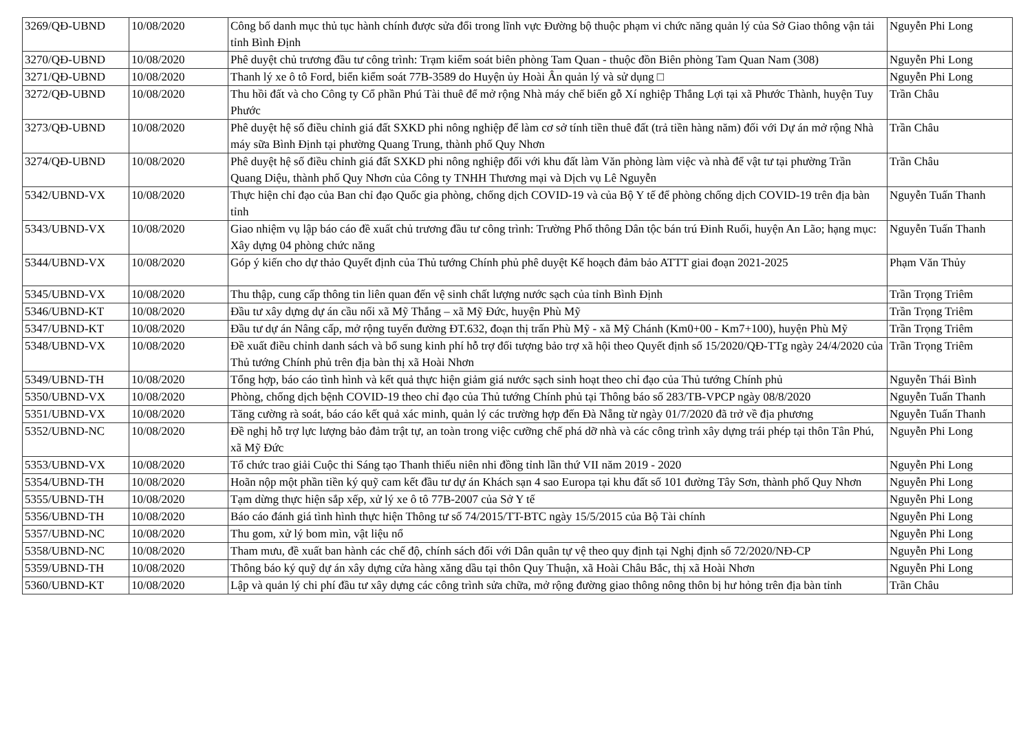| 3269/QĐ-UBND | 10/08/2020 | Công bố danh mục thủ tục hành chính được sửa đổi trong lĩnh vực Đường bộ thuộc phạm vi chức năng quản lý của Sở Giao thông vận tải tỉnh Bình Định | Nguyễn Phi Long |
| 3270/QĐ-UBND | 10/08/2020 | Phê duyệt chủ trương đầu tư công trình: Trạm kiểm soát biên phòng Tam Quan - thuộc đồn Biên phòng Tam Quan Nam (308) | Nguyễn Phi Long |
| 3271/QĐ-UBND | 10/08/2020 | Thanh lý xe ô tô Ford, biển kiểm soát 77B-3589 do Huyện ủy Hoài Ân quản lý và sử dụng □ | Nguyễn Phi Long |
| 3272/QĐ-UBND | 10/08/2020 | Thu hồi đất và cho Công ty Cổ phần Phú Tài thuê để mở rộng Nhà máy chế biến gỗ Xí nghiệp Thắng Lợi tại xã Phước Thành, huyện Tuy Phước | Trần Châu |
| 3273/QĐ-UBND | 10/08/2020 | Phê duyệt hệ số điều chỉnh giá đất SXKD phi nông nghiệp để làm cơ sở tính tiền thuê đất (trả tiền hàng năm) đối với Dự án mở rộng Nhà máy sữa Bình Định tại phường Quang Trung, thành phố Quy Nhơn | Trần Châu |
| 3274/QĐ-UBND | 10/08/2020 | Phê duyệt hệ số điều chỉnh giá đất SXKD phi nông nghiệp đối với khu đất làm Văn phòng làm việc và nhà để vật tư tại phường Trần Quang Diệu, thành phố Quy Nhơn của Công ty TNHH Thương mại và Dịch vụ Lê Nguyễn | Trần Châu |
| 5342/UBND-VX | 10/08/2020 | Thực hiện chỉ đạo của Ban chỉ đạo Quốc gia phòng, chống dịch COVID-19 và của Bộ Y tế để phòng chống dịch COVID-19 trên địa bàn tỉnh | Nguyễn Tuấn Thanh |
| 5343/UBND-VX | 10/08/2020 | Giao nhiệm vụ lập báo cáo đề xuất chủ trương đầu tư công trình: Trường Phổ thông Dân tộc bán trú Đinh Ruối, huyện An Lão; hạng mục: Xây dựng 04 phòng chức năng | Nguyễn Tuấn Thanh |
| 5344/UBND-VX | 10/08/2020 | Góp ý kiến cho dự thảo Quyết định của Thủ tướng Chính phủ phê duyệt Kế hoạch đảm bảo ATTT giai đoạn 2021-2025 | Phạm Văn Thủy |
| 5345/UBND-VX | 10/08/2020 | Thu thập, cung cấp thông tin liên quan đến vệ sinh chất lượng nước sạch của tỉnh Bình Định | Trần Trọng Triêm |
| 5346/UBND-KT | 10/08/2020 | Đầu tư xây dựng dự án cầu nối xã Mỹ Thắng – xã Mỹ Đức, huyện Phù Mỹ | Trần Trọng Triêm |
| 5347/UBND-KT | 10/08/2020 | Đầu tư dự án Nâng cấp, mở rộng tuyến đường ĐT.632, đoạn thị trấn Phù Mỹ - xã Mỹ Chánh (Km0+00 - Km7+100), huyện Phù Mỹ | Trần Trọng Triêm |
| 5348/UBND-VX | 10/08/2020 | Đề xuất điều chỉnh danh sách và bổ sung kinh phí hỗ trợ đối tượng bảo trợ xã hội theo Quyết định số 15/2020/QĐ-TTg ngày 24/4/2020 của Thủ tướng Chính phủ trên địa bàn thị xã Hoài Nhơn | Trần Trọng Triêm |
| 5349/UBND-TH | 10/08/2020 | Tổng hợp, báo cáo tình hình và kết quả thực hiện giảm giá nước sạch sinh hoạt theo chỉ đạo của Thủ tướng Chính phủ | Nguyễn Thái Bình |
| 5350/UBND-VX | 10/08/2020 | Phòng, chống dịch bệnh COVID-19 theo chỉ đạo của Thủ tướng Chính phủ tại Thông báo số 283/TB-VPCP ngày 08/8/2020 | Nguyễn Tuấn Thanh |
| 5351/UBND-VX | 10/08/2020 | Tăng cường rà soát, báo cáo kết quả xác minh, quản lý các trường hợp đến Đà Nẵng từ ngày 01/7/2020 đã trở về địa phương | Nguyễn Tuấn Thanh |
| 5352/UBND-NC | 10/08/2020 | Đề nghị hỗ trợ lực lượng bảo đảm trật tự, an toàn trong việc cưỡng chế phá dỡ nhà và các công trình xây dựng trái phép tại thôn Tân Phú, xã Mỹ Đức | Nguyễn Phi Long |
| 5353/UBND-VX | 10/08/2020 | Tổ chức trao giải Cuộc thi Sáng tạo Thanh thiếu niên nhi đồng tỉnh lần thứ VII năm 2019 - 2020 | Nguyễn Phi Long |
| 5354/UBND-TH | 10/08/2020 | Hoãn nộp một phần tiền ký quỹ cam kết đầu tư dự án Khách sạn 4 sao Europa tại khu đất số 101 đường Tây Sơn, thành phố Quy Nhơn | Nguyễn Phi Long |
| 5355/UBND-TH | 10/08/2020 | Tạm dừng thực hiện sắp xếp, xử lý xe ô tô 77B-2007 của Sở Y tế | Nguyễn Phi Long |
| 5356/UBND-TH | 10/08/2020 | Báo cáo đánh giá tình hình thực hiện Thông tư số 74/2015/TT-BTC ngày 15/5/2015 của Bộ Tài chính | Nguyễn Phi Long |
| 5357/UBND-NC | 10/08/2020 | Thu gom, xử lý bom mìn, vật liệu nổ | Nguyễn Phi Long |
| 5358/UBND-NC | 10/08/2020 | Tham mưu, đề xuất ban hành các chế độ, chính sách đối với Dân quân tự vệ theo quy định tại Nghị định số 72/2020/NĐ-CP | Nguyễn Phi Long |
| 5359/UBND-TH | 10/08/2020 | Thông báo ký quỹ dự án xây dựng cửa hàng xăng dầu tại thôn Quy Thuận, xã Hoài Châu Bắc, thị xã Hoài Nhơn | Nguyễn Phi Long |
| 5360/UBND-KT | 10/08/2020 | Lập và quản lý chi phí đầu tư xây dựng các công trình sửa chữa, mở rộng đường giao thông nông thôn bị hư hỏng trên địa bàn tỉnh | Trần Châu |